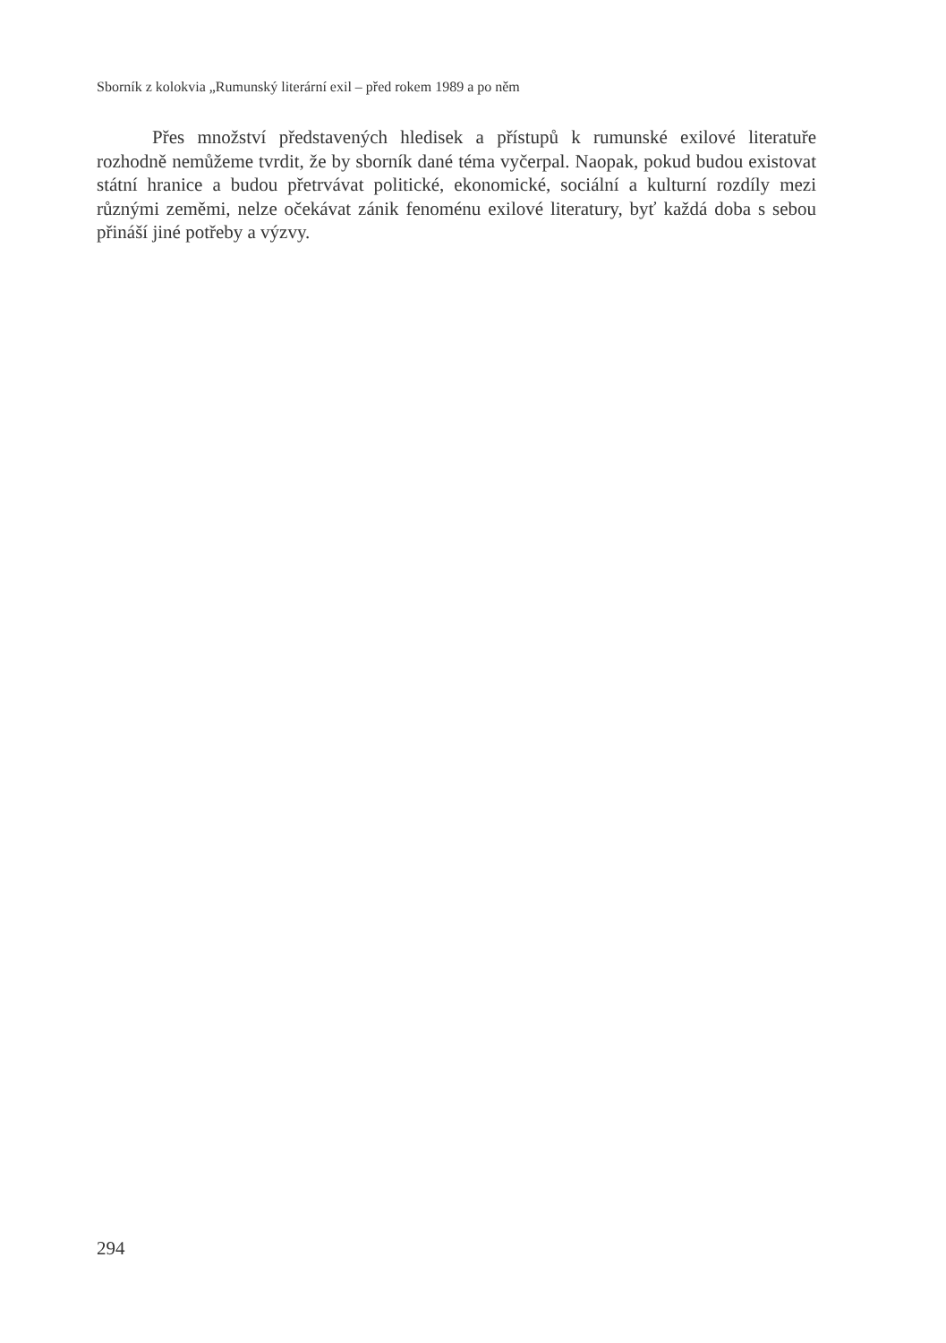Sborník z kolokvia „Rumunský literární exil – před rokem 1989 a po něm
Přes množství představených hledisek a přístupů k rumunské exilové literatuře rozhodně nemůžeme tvrdit, že by sborník dané téma vyčerpal. Naopak, pokud budou existovat státní hranice a budou přetrvávat politické, ekonomické, sociální a kulturní rozdíly mezi různými zeměmi, nelze očekávat zánik fenoménu exilové literatury, byť každá doba s sebou přináší jiné potřeby a výzvy.
294